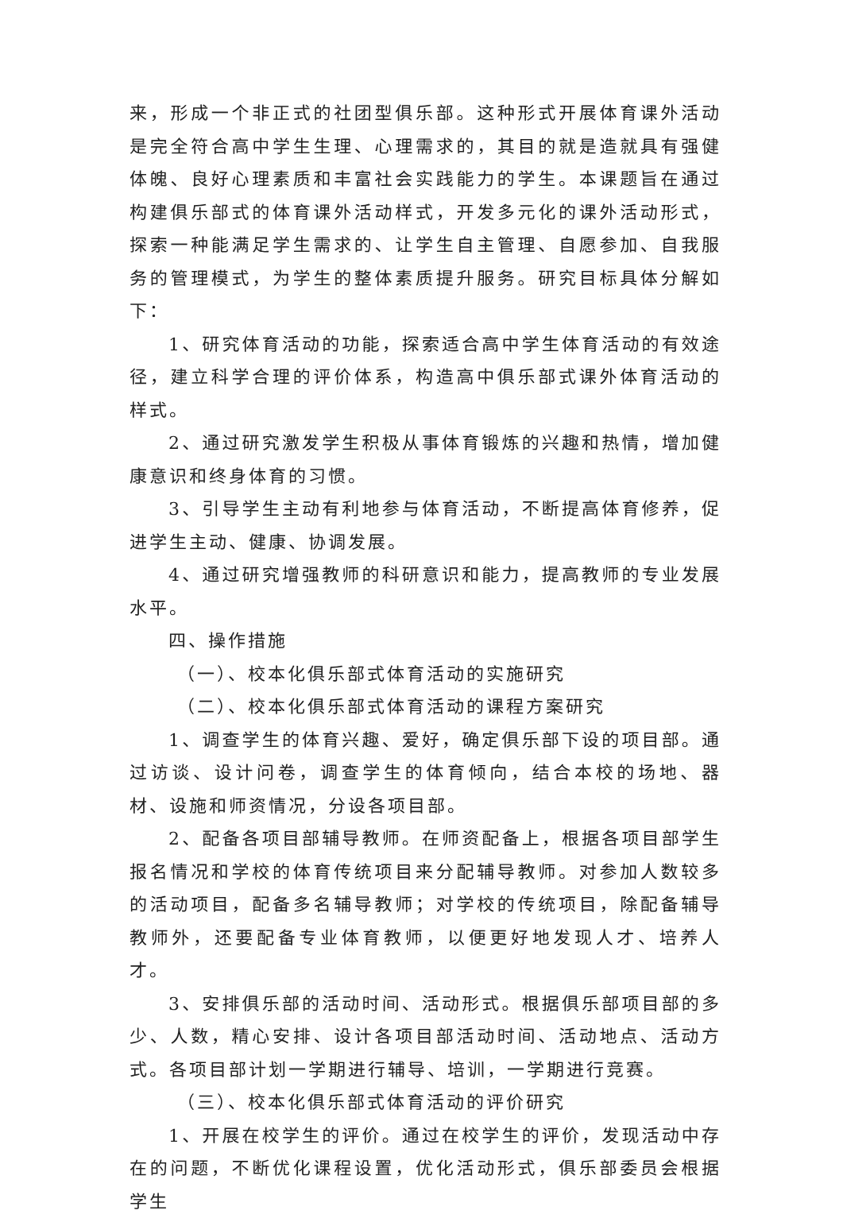来，形成一个非正式的社团型俱乐部。这种形式开展体育课外活动是完全符合高中学生生理、心理需求的，其目的就是造就具有强健体魄、良好心理素质和丰富社会实践能力的学生。本课题旨在通过构建俱乐部式的体育课外活动样式，开发多元化的课外活动形式，探索一种能满足学生需求的、让学生自主管理、自愿参加、自我服务的管理模式，为学生的整体素质提升服务。研究目标具体分解如下：
1、研究体育活动的功能，探索适合高中学生体育活动的有效途径，建立科学合理的评价体系，构造高中俱乐部式课外体育活动的样式。
2、通过研究激发学生积极从事体育锻炼的兴趣和热情，增加健康意识和终身体育的习惯。
3、引导学生主动有利地参与体育活动，不断提高体育修养，促进学生主动、健康、协调发展。
4、通过研究增强教师的科研意识和能力，提高教师的专业发展水平。
四、操作措施
（一）、校本化俱乐部式体育活动的实施研究
（二）、校本化俱乐部式体育活动的课程方案研究
1、调查学生的体育兴趣、爱好，确定俱乐部下设的项目部。通过访谈、设计问卷，调查学生的体育倾向，结合本校的场地、器材、设施和师资情况，分设各项目部。
2、配备各项目部辅导教师。在师资配备上，根据各项目部学生报名情况和学校的体育传统项目来分配辅导教师。对参加人数较多的活动项目，配备多名辅导教师；对学校的传统项目，除配备辅导教师外，还要配备专业体育教师，以便更好地发现人才、培养人才。
3、安排俱乐部的活动时间、活动形式。根据俱乐部项目部的多少、人数，精心安排、设计各项目部活动时间、活动地点、活动方式。各项目部计划一学期进行辅导、培训，一学期进行竞赛。
（三）、校本化俱乐部式体育活动的评价研究
1、开展在校学生的评价。通过在校学生的评价，发现活动中存在的问题，不断优化课程设置，优化活动形式，俱乐部委员会根据学生